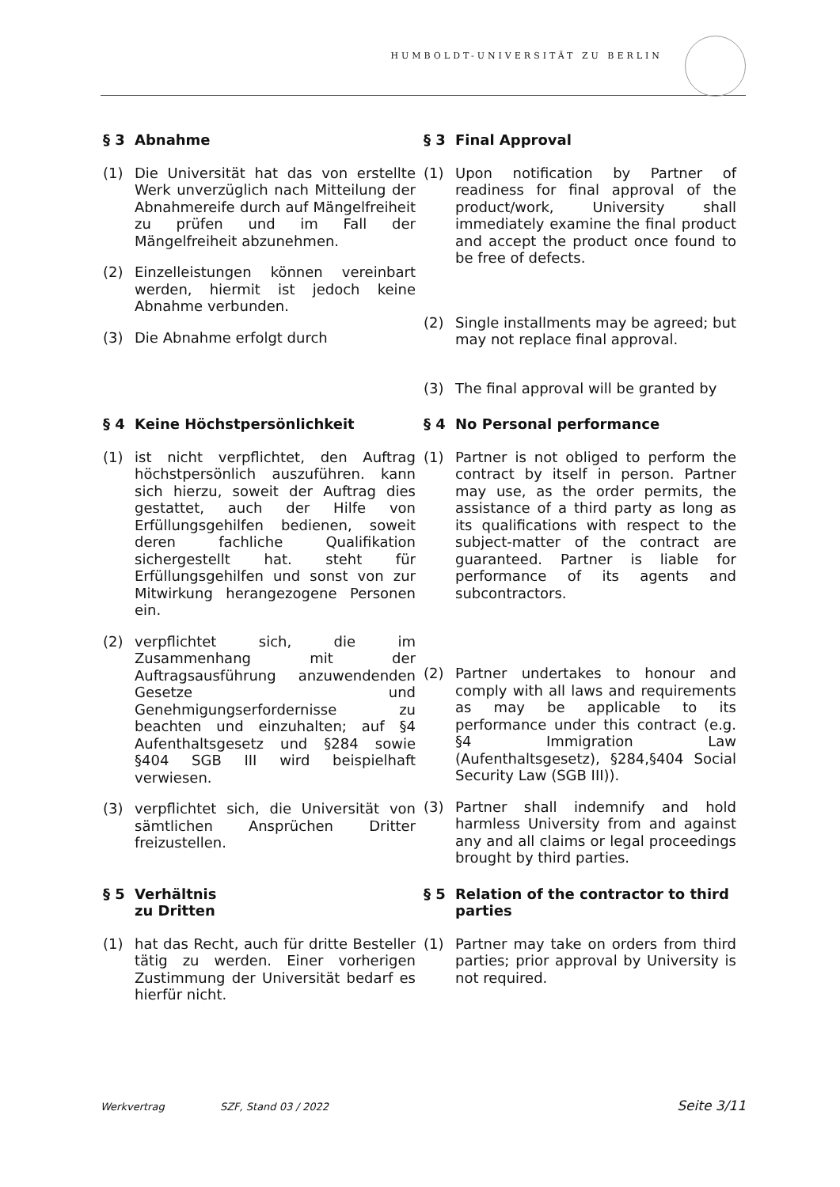HUMBOLDT-UNIVERSITÄT ZU BERLIN
§ 3 Abnahme
(1) Die Universität hat das von erstellte Werk unverzüglich nach Mitteilung der Abnahmereife durch auf Mängelfreiheit zu prüfen und im Fall der Mängelfreiheit abzunehmen.
(2) Einzelleistungen können vereinbart werden, hiermit ist jedoch keine Abnahme verbunden.
(3) Die Abnahme erfolgt durch
§ 3 Final Approval
(1) Upon notification by Partner of readiness for final approval of the product/work, University shall immediately examine the final product and accept the product once found to be free of defects.
(2) Single installments may be agreed; but may not replace final approval.
(3) The final approval will be granted by
§ 4 Keine Höchstpersönlichkeit
(1) ist nicht verpflichtet, den Auftrag höchstpersönlich auszuführen. kann sich hierzu, soweit der Auftrag dies gestattet, auch der Hilfe von Erfüllungsgehilfen bedienen, soweit deren fachliche Qualifikation sichergestellt hat. steht für Erfüllungsgehilfen und sonst von zur Mitwirkung herangezogene Personen ein.
(2) verpflichtet sich, die im Zusammenhang mit der Auftragsausführung anzuwendenden Gesetze und Genehmigungserfordernisse zu beachten und einzuhalten; auf §4 Aufenthaltsgesetz und §284 sowie §404 SGB III wird beispielhaft verwiesen.
(3) verpflichtet sich, die Universität von sämtlichen Ansprüchen Dritter freizustellen.
§ 4 No Personal performance
(1) Partner is not obliged to perform the contract by itself in person. Partner may use, as the order permits, the assistance of a third party as long as its qualifications with respect to the subject-matter of the contract are guaranteed. Partner is liable for performance of its agents and subcontractors.
(2) Partner undertakes to honour and comply with all laws and requirements as may be applicable to its performance under this contract (e.g. §4 Immigration Law (Aufenthaltsgesetz), §284,§404 Social Security Law (SGB III)).
(3) Partner shall indemnify and hold harmless University from and against any and all claims or legal proceedings brought by third parties.
§ 5 Verhältnis
zu Dritten
(1) hat das Recht, auch für dritte Besteller tätig zu werden. Einer vorherigen Zustimmung der Universität bedarf es hierfür nicht.
§ 5 Relation of the contractor to third parties
(1) Partner may take on orders from third parties; prior approval by University is not required.
Werkvertrag SZF, Stand 03 / 2022 Seite 3/11